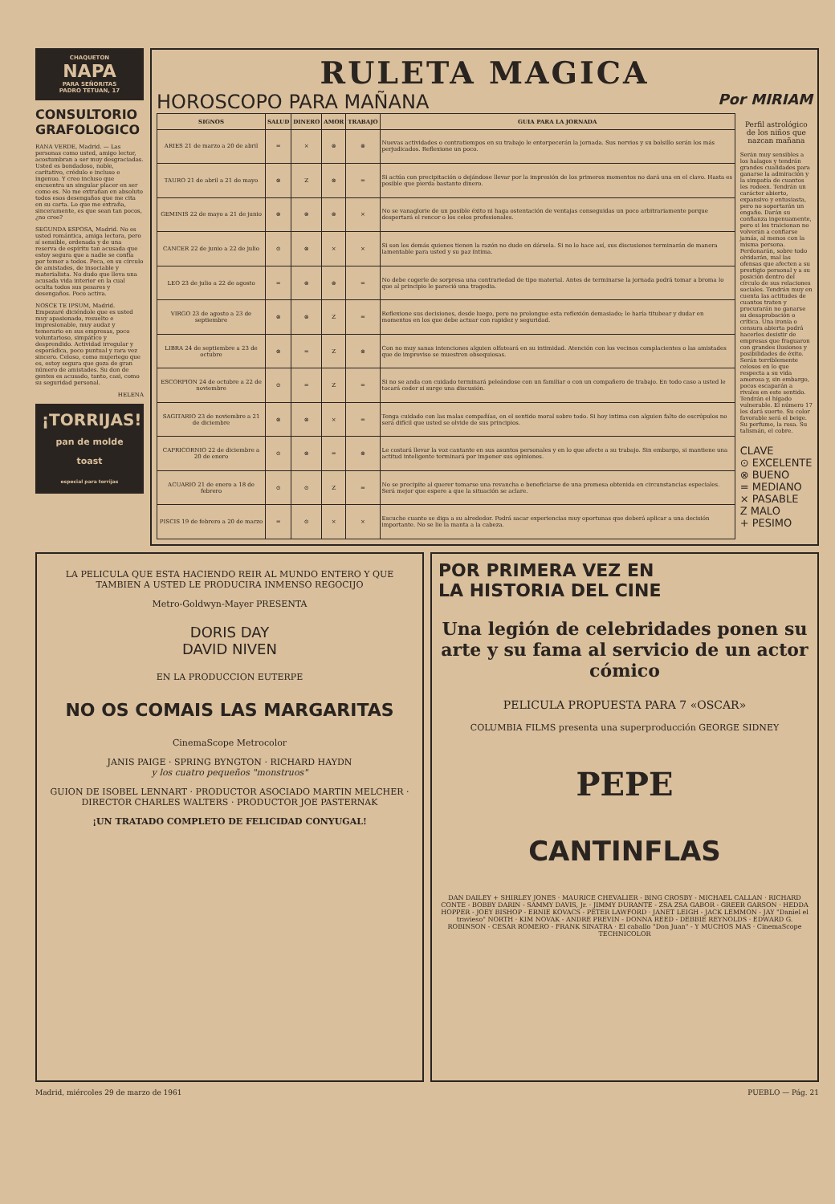CHAQUETON
NAPA
PARA SEÑORITAS
PADRO TETUAN, 17
CONSULTORIO GRAFOLOGICO
RANA VERDE, Madrid. — Las personas como usted, amigo lector, acostumbran a ser muy desgraciadas. Usted es bondadoso, noble, caritativo, crédulo e incluso e ingenuo. Y creo incluso que encuentra un singular placer en ser como es. No me extrañan en absoluto todos esos desengaños que me cita en su carta. Lo que me extraña, sinceramente, es que sean tan pocos, ¿no cree?
SEGUNDA ESPOSA, Madrid. No es usted romántica, amiga lectora, pero sí sensible, ordenada y de una reserva de espíritu tan acusada que estoy segura que a nadie se confía por temor a todos. Peca, en su círculo de amistades, de insociable y materialista. No dudo que lleva una acusada vida interior en la cual oculta todos sus pesares y desengaños. Poco activa.
NOSCE TE IPSUM, Madrid. Empezaré diciéndole que es usted muy apasionado, resuelto e impresionable, muy audaz y temerario en sus empresas, poco voluntarioso, simpático y desprendido. Actividad irregular y esporádica, poco puntual y rara vez sincero. Celoso, como mujeriego que es, estoy segura que goza de gran número de amistades. Su don de gentes es acusado, tanto, casi, como su seguridad personal.
HELENA
¡TORRIJAS!
pan de molde toast
especial para torrijas
RULETA MAGICA
HOROSCOPO PARA MAÑANA Por MIRIAM
| SIGNOS | SALUD | DINERO | AMOR | TRABAJO | GUIA PARA LA JORNADA |
| --- | --- | --- | --- | --- | --- |
| ARIES 21 de marzo a 20 de abril | = | × | ⊗ | ⊗ | Nuevas actividades o contratiempos en su trabajo le entorpecerán la jornada. Sus nervios y su bolsillo serán los más perjudicados. Reflexione un poco. |
| TAURO 21 de abril a 21 de mayo | ⊗ | Z | ⊗ | = | Si actúa con precipitación o dejándose llevar por la impresión de los primeros momentos no dará una en el clavo. Hasta es posible que pierda bastante dinero. |
| GEMINIS 22 de mayo a 21 de junio | ⊗ | ⊗ | ⊗ | × | No se vanaglorie de un posible éxito ni haga ostentación de ventajas conseguidas un poco arbitrariamente porque despertará el rencor o los celos profesionales. |
| CANCER 22 de junio a 22 de julio | ⊙ | ⊗ | × | × | Si son los demás quienes tienen la razón no dude en dársela. Si no lo hace así, sus discusiones terminarán de manera lamentable para usted y su paz íntima. |
| LEO 23 de julio a 22 de agosto | = | ⊗ | ⊗ | = | No debe cogerle de sorpresa una contrariedad de tipo material. Antes de terminarse la jornada podrá tomar a broma lo que al principio le pareció una tragedia. |
| VIRGO 23 de agosto a 23 de septiembre | ⊗ | ⊗ | Z | = | Reflexione sus decisiones, desde luego, pero no prolongue esta reflexión demasiado; le haría titubear y dudar en momentos en los que debe actuar con rapidez y seguridad. |
| LIBRA 24 de septiembre a 23 de octubre | ⊗ | = | Z | ⊗ | Con no muy sanas intenciones alguien olfateará en su intimidad. Atención con los vecinos complacientes o las amistades que de improviso se muestren obsequiosas. |
| ESCORPION 24 de octubre a 22 de noviembre | ⊙ | = | Z | = | Si no se anda con cuidado terminará peleándose con un familiar o con un compañero de trabajo. En todo caso a usted le tocará ceder si surge una discusión. |
| SAGITARIO 23 de noviembre a 21 de diciembre | ⊗ | ⊗ | × | = | Tenga cuidado con las malas compañías, en el sentido moral sobre todo. Si hoy intima con alguien falto de escrúpulos no será difícil que usted se olvide de sus principios. |
| CAPRICORNIO 22 de diciembre a 20 de enero | ⊙ | ⊗ | = | ⊗ | Le costará llevar la voz cantante en sus asuntos personales y en lo que afecte a su trabajo. Sin embargo, si mantiene una actitud inteligente terminará por imponer sus opiniones. |
| ACUARIO 21 de enero a 18 de febrero | ⊙ | ⊙ | Z | = | No se precipite al querer tomarse una revancha o beneficiarse de una promesa obtenida en circunstancias especiales. Será mejor que espere a que la situación se aclare. |
| PISCIS 19 de febrero a 20 de marzo | = | ⊙ | × | × | Escuche cuanto se diga a su alrededor. Podrá sacar experiencias muy oportunas que deberá aplicar a una decisión importante. No se lie la manta a la cabeza. |
Perfil astrológico de los niños que nazcan mañana
Serán muy sensibles a los halagos y tendrán grandes cualidades para ganarse la admiración y la simpatía de cuantos les rodeen. Tendrán un carácter abierto, expansivo y entusiasta, pero no soportarán un engaño. Darán su confianza ingenuamente, pero si les traicionan no volverán a confiarse jamás, al menos con la misma persona. Perdonarán, sobre todo olvidarán, mal las ofensas que afecten a su prestigio personal y a su posición dentro del círculo de sus relaciones sociales. Tendrán muy en cuenta las actitudes de cuantos traten y procurarán no ganarse su desaprobación o crítica. Una ironía o censura abierta podrá hacerles desistir de empresas que fraguaron con grandes ilusiones y posibilidades de éxito. Serán terriblemente celosos en lo que respecta a su vida amorosa y, sin embargo, pocos escaparán a rivales en este sentido. Tendrán el hígado vulnerable. El número 17 les dará suerte. Su color favorable será el beige. Su perfume, la rosa. Su talismán, el cobre.
CLAVE
⊙ EXCELENTE
⊗ BUENO
= MEDIANO
× PASABLE
Z MALO
+ PESIMO
LA PELICULA QUE ESTA HACIENDO REIR AL MUNDO ENTERO Y QUE TAMBIEN A USTED LE PRODUCIRA INMENSO REGOCIJO
Metro-Goldwyn-Mayer PRESENTA
DORIS DAY
DAVID NIVEN
EN LA PRODUCCION EUTERPE
NO OS COMAIS LAS MARGARITAS
CinemaScope Metrocolor
JANIS PAIGE · SPRING BYNGTON · RICHARD HAYDN
y los cuatro pequeños "monstruos"
GUION DE ISOBEL LENNART · PRODUCTOR ASOCIADO MARTIN MELCHER · DIRECTOR CHARLES WALTERS · PRODUCTOR JOE PASTERNAK
¡UN TRATADO COMPLETO DE FELICIDAD CONYUGAL!
POR PRIMERA VEZ EN
LA HISTORIA DEL CINE
Una legión de celebridades ponen su arte y su fama al servicio de un actor cómico
PELICULA PROPUESTA PARA 7 «OSCAR»
COLUMBIA FILMS presenta una superproducción GEORGE SIDNEY
PEPE
CANTINFLAS
DAN DAILEY + SHIRLEY JONES · MAURICE CHEVALIER - BING CROSBY - MICHAEL CALLAN · RICHARD CONTE - BOBBY DARIN - SAMMY DAVIS, Jr. · JIMMY DURANTE - ZSA ZSA GABOR - GREER GARSON · HEDDA HOPPER - JOEY BISHOP - ERNIE KOVACS - PETER LAWFORD · JANET LEIGH - JACK LEMMON - JAY "Daniel el travieso" NORTH · KIM NOVAK - ANDRE PREVIN - DONNA REED - DEBBIE REYNOLDS · EDWARD G. ROBINSON - CESAR ROMERO - FRANK SINATRA · El caballo "Don Juan" - Y MUCHOS MAS · CinemaScope TECHNICOLOR
Madrid, miércoles 29 de marzo de 1961 PUEBLO — Pág. 21